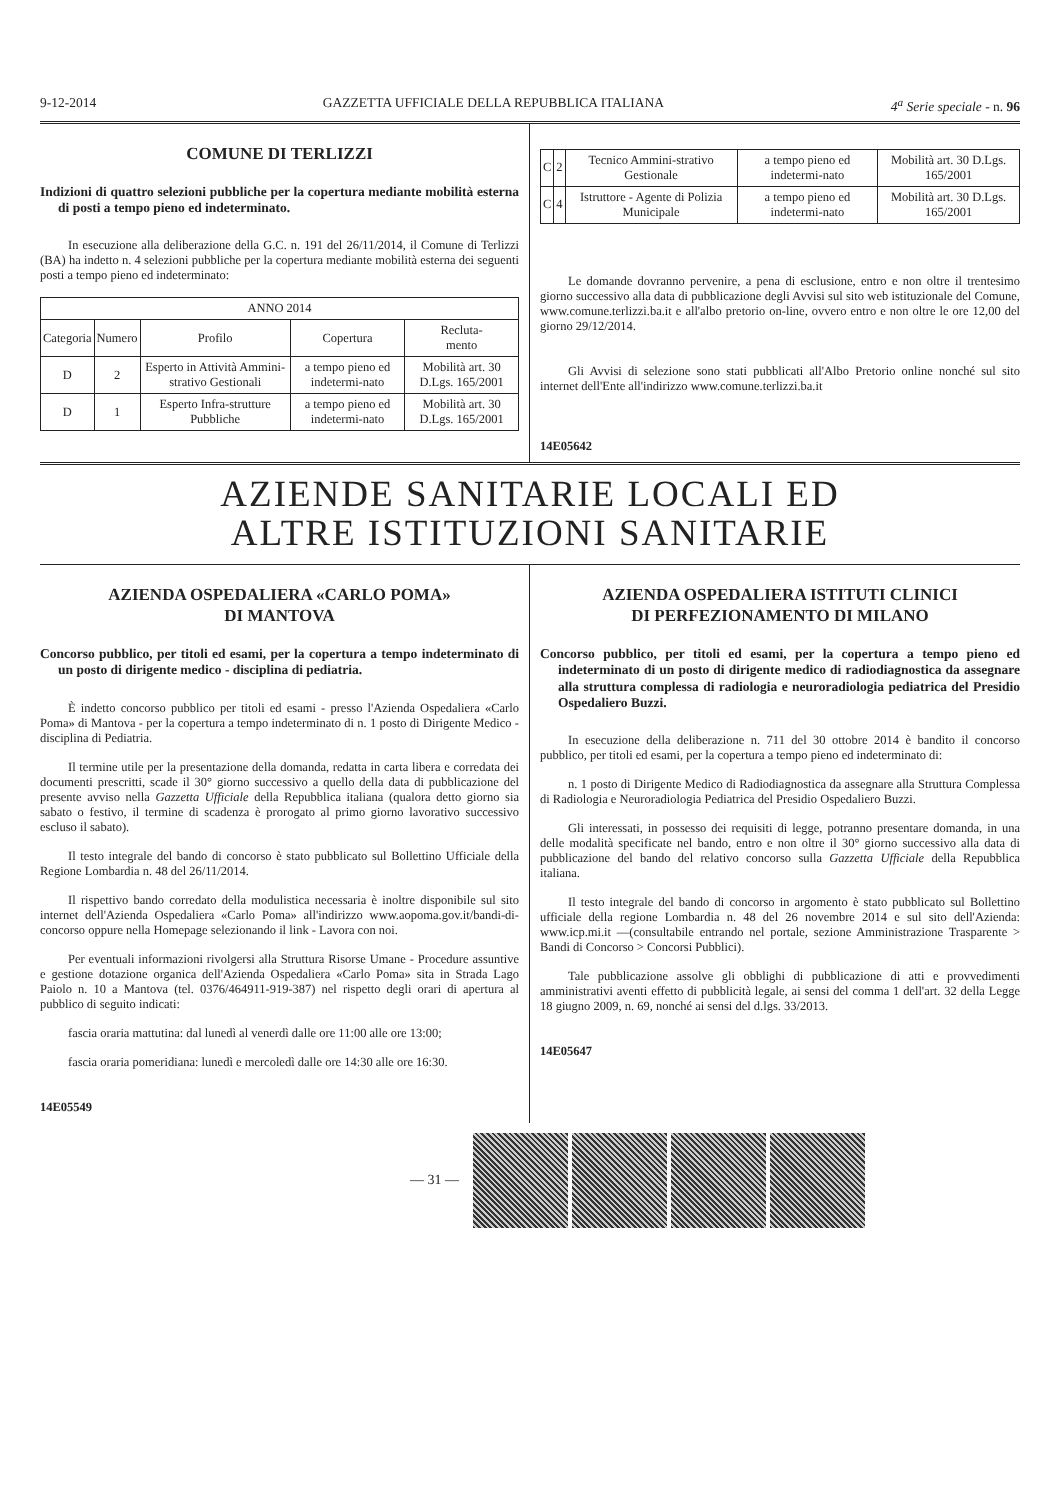9-12-2014 GAZZETTA UFFICIALE DELLA REPUBBLICA ITALIANA 4<sup>a</sup> Serie speciale - n. 96
COMUNE DI TERLIZZI
Indizioni di quattro selezioni pubbliche per la copertura mediante mobilità esterna di posti a tempo pieno ed indeterminato.
In esecuzione alla deliberazione della G.C. n. 191 del 26/11/2014, il Comune di Terlizzi (BA) ha indetto n. 4 selezioni pubbliche per la copertura mediante mobilità esterna dei seguenti posti a tempo pieno ed indeterminato:
| ANNO 2014 | | | | |
| --- | --- | --- | --- | --- |
| Categoria | Numero | Profilo | Copertura | Recluta- mento |
| D | 2 | Esperto in Attività Ammini-strativo Gestionali | a tempo pieno ed indetermi-nato | Mobilità art. 30 D.Lgs. 165/2001 |
| D | 1 | Esperto Infra-strutture Pubbliche | a tempo pieno ed indetermi-nato | Mobilità art. 30 D.Lgs. 165/2001 |
| C | 2 | Tecnico Ammini-strativo Gestionale | a tempo pieno ed indetermi-nato | Mobilità art. 30 D.Lgs. 165/2001 |
| C | 4 | Istruttore - Agente di Polizia Municipale | a tempo pieno ed indetermi-nato | Mobilità art. 30 D.Lgs. 165/2001 |
Le domande dovranno pervenire, a pena di esclusione, entro e non oltre il trentesimo giorno successivo alla data di pubblicazione degli Avvisi sul sito web istituzionale del Comune, www.comune.terlizzi.ba.it e all'albo pretorio on-line, ovvero entro e non oltre le ore 12,00 del giorno 29/12/2014.
Gli Avvisi di selezione sono stati pubblicati all'Albo Pretorio online nonché sul sito internet dell'Ente all'indirizzo www.comune.terlizzi.ba.it
14E05642
AZIENDE SANITARIE LOCALI ED
ALTRE ISTITUZIONI SANITARIE
AZIENDA OSPEDALIERA «CARLO POMA»
DI MANTOVA
Concorso pubblico, per titoli ed esami, per la copertura a tempo indeterminato di un posto di dirigente medico - disciplina di pediatria.
È indetto concorso pubblico per titoli ed esami - presso l'Azienda Ospedaliera «Carlo Poma» di Mantova - per la copertura a tempo indeterminato di n. 1 posto di Dirigente Medico - disciplina di Pediatria.
Il termine utile per la presentazione della domanda, redatta in carta libera e corredata dei documenti prescritti, scade il 30° giorno successivo a quello della data di pubblicazione del presente avviso nella Gazzetta Ufficiale della Repubblica italiana (qualora detto giorno sia sabato o festivo, il termine di scadenza è prorogato al primo giorno lavorativo successivo escluso il sabato).
Il testo integrale del bando di concorso è stato pubblicato sul Bollettino Ufficiale della Regione Lombardia n. 48 del 26/11/2014.
Il rispettivo bando corredato della modulistica necessaria è inoltre disponibile sul sito internet dell'Azienda Ospedaliera «Carlo Poma» all'indirizzo www.aopoma.gov.it/bandi-di-concorso oppure nella Homepage selezionando il link - Lavora con noi.
Per eventuali informazioni rivolgersi alla Struttura Risorse Umane - Procedure assuntive e gestione dotazione organica dell'Azienda Ospedaliera «Carlo Poma» sita in Strada Lago Paiolo n. 10 a Mantova (tel. 0376/464911-919-387) nel rispetto degli orari di apertura al pubblico di seguito indicati:
fascia oraria mattutina: dal lunedì al venerdì dalle ore 11:00 alle ore 13:00;
fascia oraria pomeridiana: lunedì e mercoledì dalle ore 14:30 alle ore 16:30.
14E05549
AZIENDA OSPEDALIERA ISTITUTI CLINICI
DI PERFEZIONAMENTO DI MILANO
Concorso pubblico, per titoli ed esami, per la copertura a tempo pieno ed indeterminato di un posto di dirigente medico di radiodiagnostica da assegnare alla struttura complessa di radiologia e neuroradiologia pediatrica del Presidio Ospedaliero Buzzi.
In esecuzione della deliberazione n. 711 del 30 ottobre 2014 è bandito il concorso pubblico, per titoli ed esami, per la copertura a tempo pieno ed indeterminato di:
n. 1 posto di Dirigente Medico di Radiodiagnostica da assegnare alla Struttura Complessa di Radiologia e Neuroradiologia Pediatrica del Presidio Ospedaliero Buzzi.
Gli interessati, in possesso dei requisiti di legge, potranno presentare domanda, in una delle modalità specificate nel bando, entro e non oltre il 30° giorno successivo alla data di pubblicazione del bando del relativo concorso sulla Gazzetta Ufficiale della Repubblica italiana.
Il testo integrale del bando di concorso in argomento è stato pubblicato sul Bollettino ufficiale della regione Lombardia n. 48 del 26 novembre 2014 e sul sito dell'Azienda: www.icp.mi.it —(consultabile entrando nel portale, sezione Amministrazione Trasparente > Bandi di Concorso > Concorsi Pubblici).
Tale pubblicazione assolve gli obblighi di pubblicazione di atti e provvedimenti amministrativi aventi effetto di pubblicità legale, ai sensi del comma 1 dell'art. 32 della Legge 18 giugno 2009, n. 69, nonché ai sensi del d.lgs. 33/2013.
14E05647
— 31 —